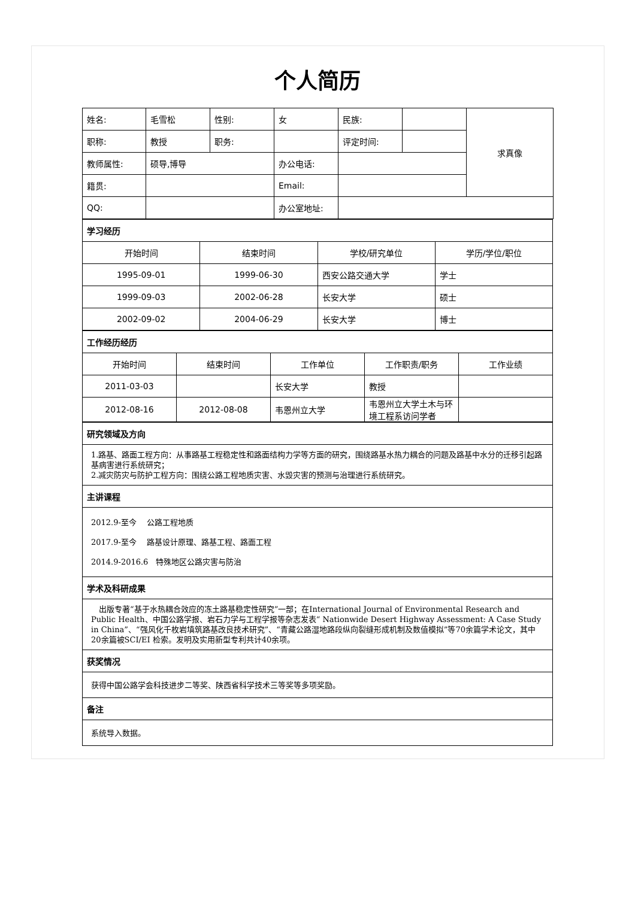个人简历
| 姓名: | 毛雪松 | 性别: | 女 | 民族: | | 求真像 |
| 职称: | 教授 | 职务: | | 评定时间: | | |
| 教师属性: | 硕导,博导 | | 办公电话: | | | |
| 籍贯: | | | Email: | | | |
| QQ: | | | 办公室地址: | | | |
| 学习经历 | | | |
| 开始时间 | 结束时间 | 学校/研究单位 | 学历/学位/职位 |
| 1995-09-01 | 1999-06-30 | 西安公路交通大学 | 学士 |
| 1999-09-03 | 2002-06-28 | 长安大学 | 硕士 |
| 2002-09-02 | 2004-06-29 | 长安大学 | 博士 |
| 工作经历经历 | | | | |
| 开始时间 | 结束时间 | 工作单位 | 工作职责/职务 | 工作业绩 |
| 2011-03-03 | | 长安大学 | 教授 | |
| 2012-08-16 | 2012-08-08 | 韦恩州立大学 | 韦恩州立大学土木与环境工程系访问学者 | |
| 研究领域及方向 |
| 1.路基、路面工程方向：从事路基工程稳定性和路面结构力学等方面的研究，围绕路基水热力耦合的问题及路基中水分的迁移引起路基病害进行系统研究； 2.减灾防灾与防护工程方向：围绕公路工程地质灾害、水毁灾害的预测与治理进行系统研究。 |
| 主讲课程 |
| 2012.9-至今 公路工程地质 2017.9-至今 路基设计原理、路基工程、路面工程 2014.9-2016.6 特殊地区公路灾害与防治 |
| 学术及科研成果 |
| 出版专著“基于水热耦合效应的冻土路基稳定性研究”一部；在International Journal of Environmental Research and Public Health、中国公路学报、岩石力学与工程学报等杂志发表“ Nationwide Desert Highway Assessment: A Case Study in China”、“强风化千枚岩填筑路基改良技术研究”、“青藏公路湿地路段纵向裂缝形成机制及数值模拟”等70余篇学术论文，其中20余篇被SCI/EI 检索。发明及实用新型专利共计40余项。 |
| 获奖情况 |
| 获得中国公路学会科技进步二等奖、陕西省科学技术三等奖等多项奖励。 |
| 备注 |
| 系统导入数据。 |